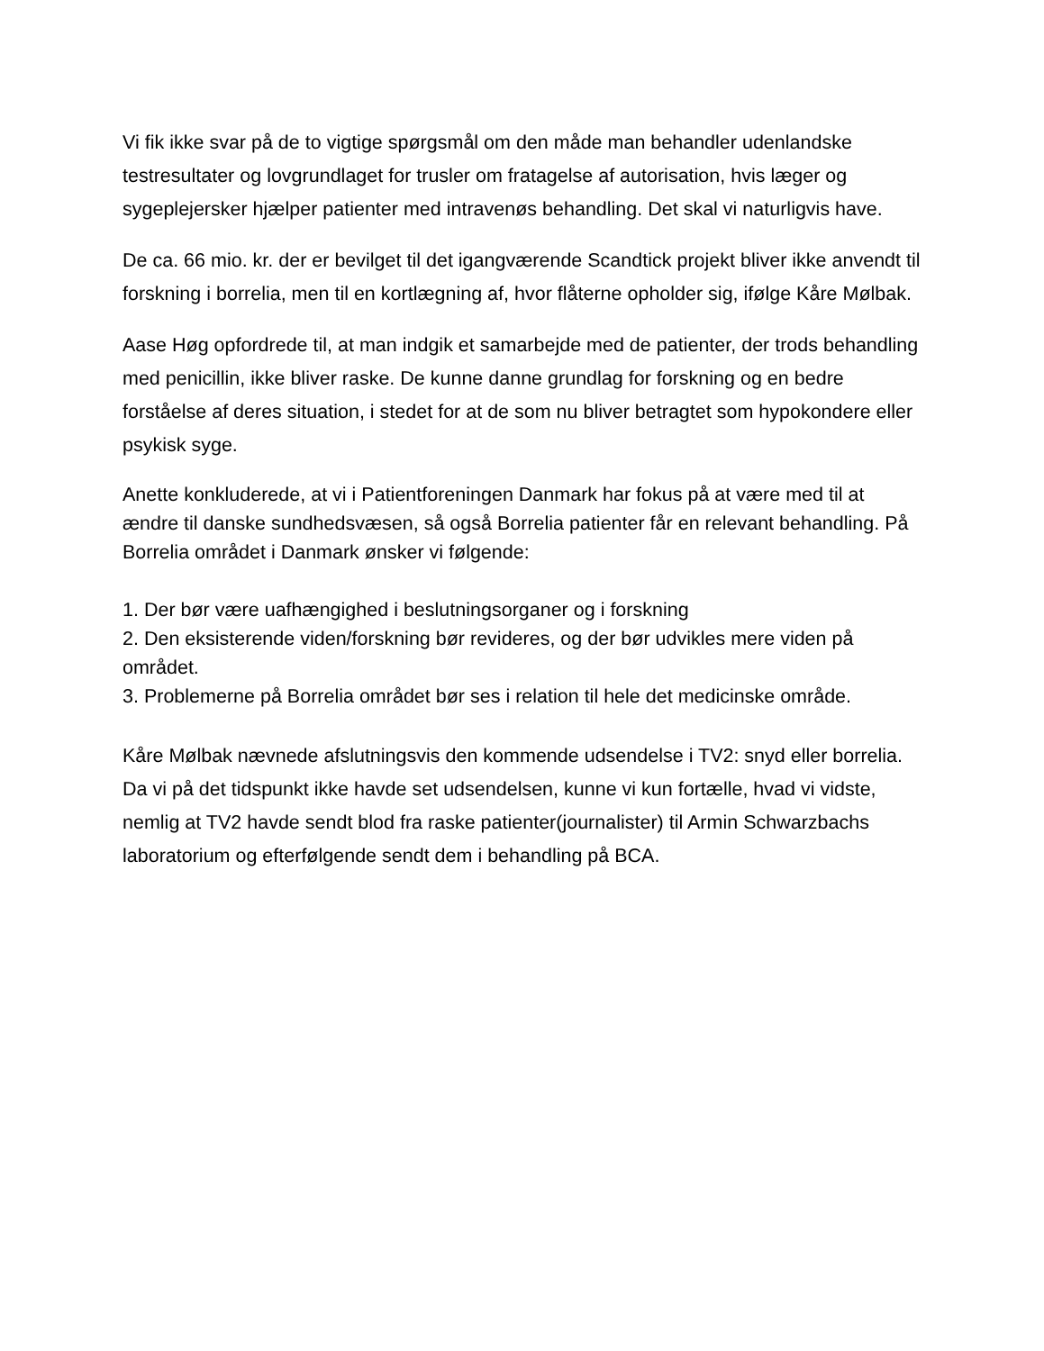Vi fik ikke svar på de to vigtige spørgsmål om den måde man behandler udenlandske testresultater og lovgrundlaget for trusler om fratagelse af autorisation, hvis læger og sygeplejersker hjælper patienter med intravenøs behandling. Det skal vi naturligvis have.
De ca. 66 mio. kr. der er bevilget til det igangværende Scandtick projekt bliver ikke anvendt til forskning i borrelia, men til en kortlægning af, hvor flåterne opholder sig, ifølge Kåre Mølbak.
Aase Høg opfordrede til, at man indgik et samarbejde med de patienter, der trods behandling med penicillin, ikke bliver raske. De kunne danne grundlag for forskning og en bedre forståelse af deres situation, i stedet for at de som nu bliver betragtet som hypokondere eller psykisk syge.
Anette konkluderede, at vi i Patientforeningen Danmark har fokus på at være med til at ændre til danske sundhedsvæsen, så også Borrelia patienter får en relevant behandling. På Borrelia området i Danmark ønsker vi følgende:
1. Der bør være uafhængighed i beslutningsorganer og i forskning
2. Den eksisterende viden/forskning bør revideres, og der bør udvikles mere viden på området.
3. Problemerne på Borrelia området bør ses i relation til hele det medicinske område.
Kåre Mølbak nævnede afslutningsvis den kommende udsendelse i TV2: snyd eller borrelia. Da vi på det tidspunkt ikke havde set udsendelsen, kunne vi kun fortælle, hvad vi vidste, nemlig at TV2 havde sendt blod fra raske patienter(journalister) til Armin Schwarzbachs laboratorium og efterfølgende sendt dem i behandling på BCA.